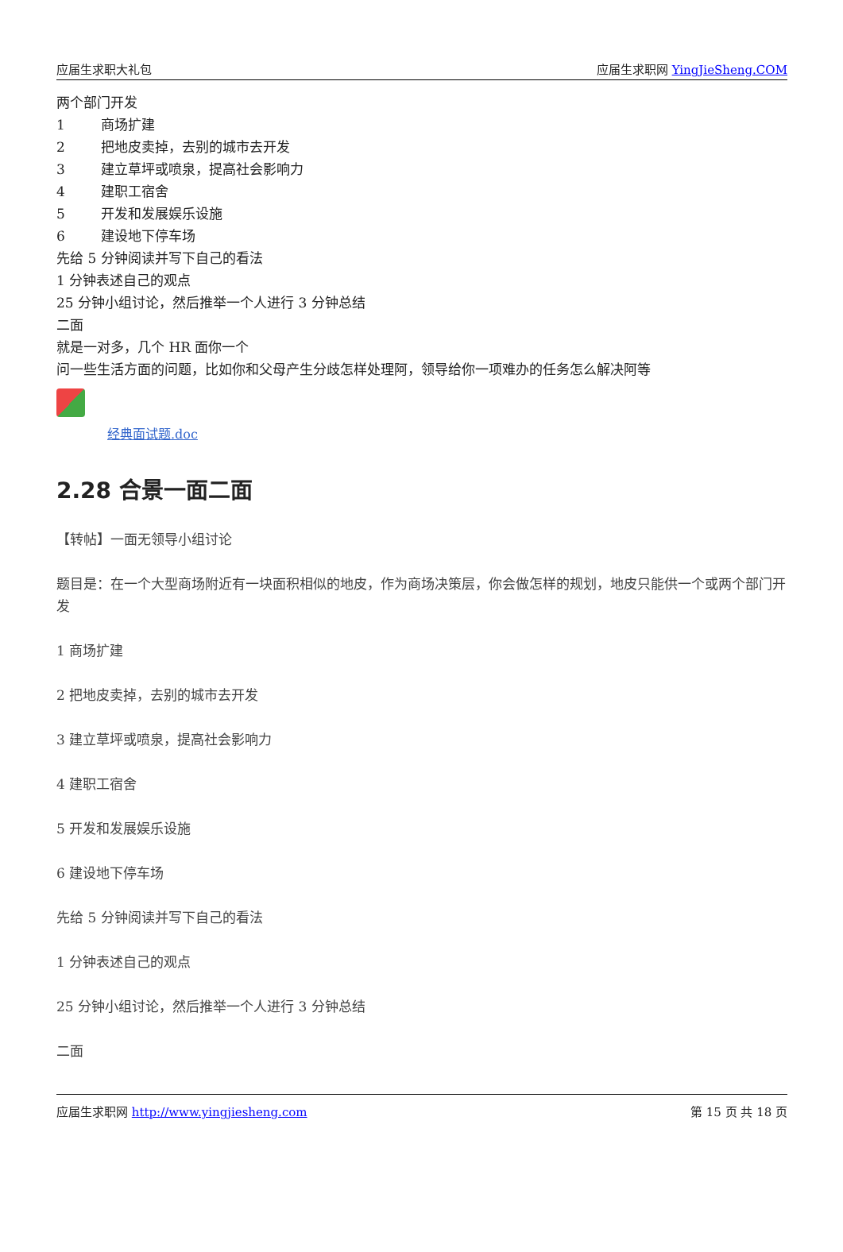应届生求职大礼包 应届生求职网 YingJieSheng.COM
两个部门开发
1 商场扩建
2 把地皮卖掉，去别的城市去开发
3 建立草坪或喷泉，提高社会影响力
4 建职工宿舍
5 开发和发展娱乐设施
6 建设地下停车场
先给 5 分钟阅读并写下自己的看法
1 分钟表述自己的观点
25 分钟小组讨论，然后推举一个人进行 3 分钟总结
二面
就是一对多，几个 HR 面你一个
问一些生活方面的问题，比如你和父母产生分歧怎样处理阿，领导给你一项难办的任务怎么解决阿等
经典面试题.doc
2.28 合景一面二面
【转帖】一面无领导小组讨论
题目是：在一个大型商场附近有一块面积相似的地皮，作为商场决策层，你会做怎样的规划，地皮只能供一个或两个部门开发
1 商场扩建
2 把地皮卖掉，去别的城市去开发
3 建立草坪或喷泉，提高社会影响力
4 建职工宿舍
5 开发和发展娱乐设施
6 建设地下停车场
先给 5 分钟阅读并写下自己的看法
1 分钟表述自己的观点
25 分钟小组讨论，然后推举一个人进行 3 分钟总结
二面
应届生求职网 http://www.yingjiesheng.com 第 15 页 共 18 页